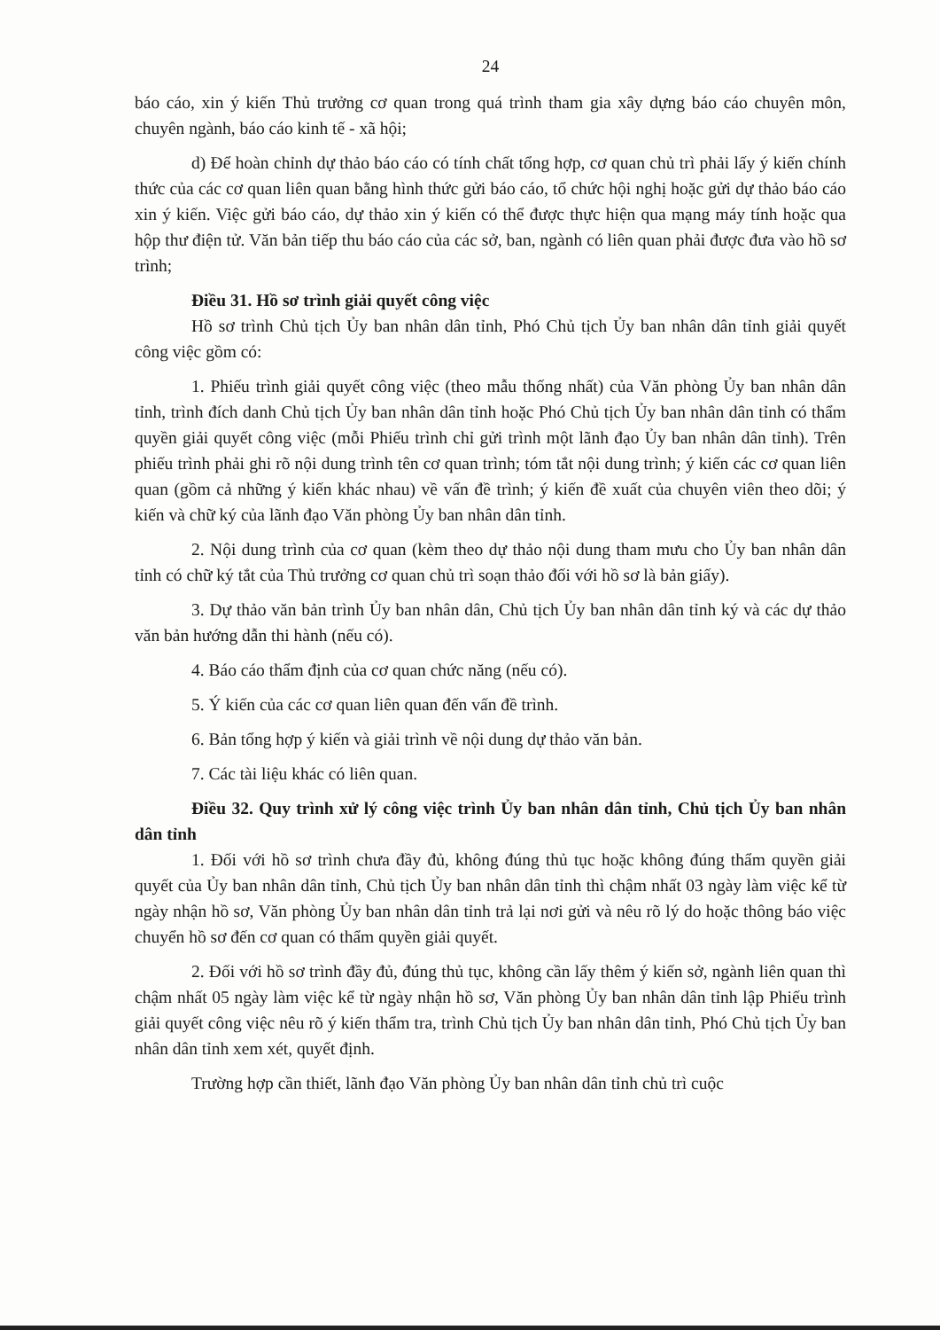24
báo cáo, xin ý kiến Thủ trưởng cơ quan trong quá trình tham gia xây dựng báo cáo chuyên môn, chuyên ngành, báo cáo kinh tế - xã hội;
d) Để hoàn chỉnh dự thảo báo cáo có tính chất tổng hợp, cơ quan chủ trì phải lấy ý kiến chính thức của các cơ quan liên quan bằng hình thức gửi báo cáo, tổ chức hội nghị hoặc gửi dự thảo báo cáo xin ý kiến. Việc gửi báo cáo, dự thảo xin ý kiến có thể được thực hiện qua mạng máy tính hoặc qua hộp thư điện tử. Văn bản tiếp thu báo cáo của các sở, ban, ngành có liên quan phải được đưa vào hồ sơ trình;
Điều 31. Hồ sơ trình giải quyết công việc
Hồ sơ trình Chủ tịch Ủy ban nhân dân tỉnh, Phó Chủ tịch Ủy ban nhân dân tỉnh giải quyết công việc gồm có:
1. Phiếu trình giải quyết công việc (theo mẫu thống nhất) của Văn phòng Ủy ban nhân dân tỉnh, trình đích danh Chủ tịch Ủy ban nhân dân tỉnh hoặc Phó Chủ tịch Ủy ban nhân dân tỉnh có thẩm quyền giải quyết công việc (mỗi Phiếu trình chỉ gửi trình một lãnh đạo Ủy ban nhân dân tỉnh). Trên phiếu trình phải ghi rõ nội dung trình tên cơ quan trình; tóm tắt nội dung trình; ý kiến các cơ quan liên quan (gồm cả những ý kiến khác nhau) về vấn đề trình; ý kiến đề xuất của chuyên viên theo dõi; ý kiến và chữ ký của lãnh đạo Văn phòng Ủy ban nhân dân tỉnh.
2. Nội dung trình của cơ quan (kèm theo dự thảo nội dung tham mưu cho Ủy ban nhân dân tỉnh có chữ ký tắt của Thủ trưởng cơ quan chủ trì soạn thảo đối với hồ sơ là bản giấy).
3. Dự thảo văn bản trình Ủy ban nhân dân, Chủ tịch Ủy ban nhân dân tỉnh ký và các dự thảo văn bản hướng dẫn thi hành (nếu có).
4. Báo cáo thẩm định của cơ quan chức năng (nếu có).
5. Ý kiến của các cơ quan liên quan đến vấn đề trình.
6. Bản tổng hợp ý kiến và giải trình về nội dung dự thảo văn bản.
7. Các tài liệu khác có liên quan.
Điều 32. Quy trình xử lý công việc trình Ủy ban nhân dân tỉnh, Chủ tịch Ủy ban nhân dân tỉnh
1. Đối với hồ sơ trình chưa đầy đủ, không đúng thủ tục hoặc không đúng thẩm quyền giải quyết của Ủy ban nhân dân tỉnh, Chủ tịch Ủy ban nhân dân tỉnh thì chậm nhất 03 ngày làm việc kể từ ngày nhận hồ sơ, Văn phòng Ủy ban nhân dân tỉnh trả lại nơi gửi và nêu rõ lý do hoặc thông báo việc chuyển hồ sơ đến cơ quan có thẩm quyền giải quyết.
2. Đối với hồ sơ trình đầy đủ, đúng thủ tục, không cần lấy thêm ý kiến sở, ngành liên quan thì chậm nhất 05 ngày làm việc kể từ ngày nhận hồ sơ, Văn phòng Ủy ban nhân dân tỉnh lập Phiếu trình giải quyết công việc nêu rõ ý kiến thẩm tra, trình Chủ tịch Ủy ban nhân dân tỉnh, Phó Chủ tịch Ủy ban nhân dân tỉnh xem xét, quyết định.
Trường hợp cần thiết, lãnh đạo Văn phòng Ủy ban nhân dân tỉnh chủ trì cuộc